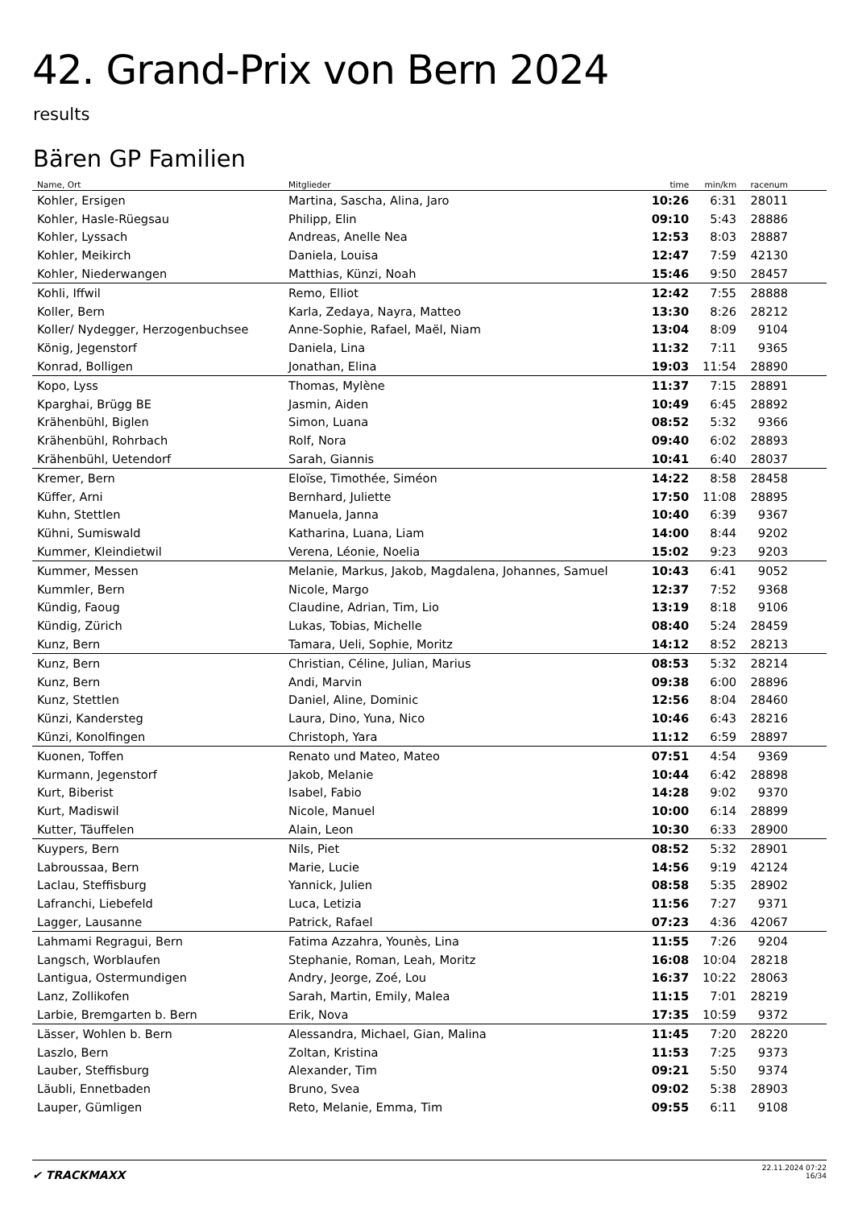42. Grand-Prix von Bern 2024
results
Bären GP Familien
| Name, Ort | Mitglieder | time | min/km | racenum | |
| --- | --- | --- | --- | --- | --- |
| Kohler, Ersigen | Martina, Sascha, Alina, Jaro | 10:26 | 6:31 | 28011 | |
| Kohler, Hasle-Rüegsau | Philipp, Elin | 09:10 | 5:43 | 28886 | |
| Kohler, Lyssach | Andreas, Anelle Nea | 12:53 | 8:03 | 28887 | |
| Kohler, Meikirch | Daniela, Louisa | 12:47 | 7:59 | 42130 | |
| Kohler, Niederwangen | Matthias, Künzi, Noah | 15:46 | 9:50 | 28457 | |
| Kohli, Iffwil | Remo, Elliot | 12:42 | 7:55 | 28888 | |
| Koller, Bern | Karla, Zedaya, Nayra, Matteo | 13:30 | 8:26 | 28212 | |
| Koller/ Nydegger, Herzogenbuchsee | Anne-Sophie, Rafael, Maël, Niam | 13:04 | 8:09 | 9104 | |
| König, Jegenstorf | Daniela, Lina | 11:32 | 7:11 | 9365 | |
| Konrad, Bolligen | Jonathan, Elina | 19:03 | 11:54 | 28890 | |
| Kopo, Lyss | Thomas, Mylène | 11:37 | 7:15 | 28891 | |
| Kparghai, Brügg BE | Jasmin, Aiden | 10:49 | 6:45 | 28892 | |
| Krähenbühl, Biglen | Simon, Luana | 08:52 | 5:32 | 9366 | |
| Krähenbühl, Rohrbach | Rolf, Nora | 09:40 | 6:02 | 28893 | |
| Krähenbühl, Uetendorf | Sarah, Giannis | 10:41 | 6:40 | 28037 | |
| Kremer, Bern | Eloïse, Timothée, Siméon | 14:22 | 8:58 | 28458 | |
| Küffer, Arni | Bernhard, Juliette | 17:50 | 11:08 | 28895 | |
| Kuhn, Stettlen | Manuela, Janna | 10:40 | 6:39 | 9367 | |
| Kühni, Sumiswald | Katharina, Luana, Liam | 14:00 | 8:44 | 9202 | |
| Kummer, Kleindietwil | Verena, Léonie, Noelia | 15:02 | 9:23 | 9203 | |
| Kummer, Messen | Melanie, Markus, Jakob, Magdalena, Johannes, Samuel | 10:43 | 6:41 | 9052 | |
| Kummler, Bern | Nicole, Margo | 12:37 | 7:52 | 9368 | |
| Kündig, Faoug | Claudine, Adrian, Tim, Lio | 13:19 | 8:18 | 9106 | |
| Kündig, Zürich | Lukas, Tobias, Michelle | 08:40 | 5:24 | 28459 | |
| Kunz, Bern | Tamara, Ueli, Sophie, Moritz | 14:12 | 8:52 | 28213 | |
| Kunz, Bern | Christian, Céline, Julian, Marius | 08:53 | 5:32 | 28214 | |
| Kunz, Bern | Andi, Marvin | 09:38 | 6:00 | 28896 | |
| Kunz, Stettlen | Daniel, Aline, Dominic | 12:56 | 8:04 | 28460 | |
| Künzi, Kandersteg | Laura, Dino, Yuna, Nico | 10:46 | 6:43 | 28216 | |
| Künzi, Konolfingen | Christoph, Yara | 11:12 | 6:59 | 28897 | |
| Kuonen, Toffen | Renato und Mateo, Mateo | 07:51 | 4:54 | 9369 | |
| Kurmann, Jegenstorf | Jakob, Melanie | 10:44 | 6:42 | 28898 | |
| Kurt, Biberist | Isabel, Fabio | 14:28 | 9:02 | 9370 | |
| Kurt, Madiswil | Nicole, Manuel | 10:00 | 6:14 | 28899 | |
| Kutter, Täuffelen | Alain, Leon | 10:30 | 6:33 | 28900 | |
| Kuypers, Bern | Nils, Piet | 08:52 | 5:32 | 28901 | |
| Labroussaa, Bern | Marie, Lucie | 14:56 | 9:19 | 42124 | |
| Laclau, Steffisburg | Yannick, Julien | 08:58 | 5:35 | 28902 | |
| Lafranchi, Liebefeld | Luca, Letizia | 11:56 | 7:27 | 9371 | |
| Lagger, Lausanne | Patrick, Rafael | 07:23 | 4:36 | 42067 | |
| Lahmami Regragui, Bern | Fatima Azzahra, Younès, Lina | 11:55 | 7:26 | 9204 | |
| Langsch, Worblaufen | Stephanie, Roman, Leah, Moritz | 16:08 | 10:04 | 28218 | |
| Lantigua, Ostermundigen | Andry, Jeorge, Zoé, Lou | 16:37 | 10:22 | 28063 | |
| Lanz, Zollikofen | Sarah, Martin, Emily, Malea | 11:15 | 7:01 | 28219 | |
| Larbie, Bremgarten b. Bern | Erik, Nova | 17:35 | 10:59 | 9372 | |
| Lässer, Wohlen b. Bern | Alessandra, Michael, Gian, Malina | 11:45 | 7:20 | 28220 | |
| Laszlo, Bern | Zoltan, Kristina | 11:53 | 7:25 | 9373 | |
| Lauber, Steffisburg | Alexander, Tim | 09:21 | 5:50 | 9374 | |
| Läubli, Ennetbaden | Bruno, Svea | 09:02 | 5:38 | 28903 | |
| Lauper, Gümligen | Reto, Melanie, Emma, Tim | 09:55 | 6:11 | 9108 | |
✔ TRACKMAXX
22.11.2024 07:22
16/34